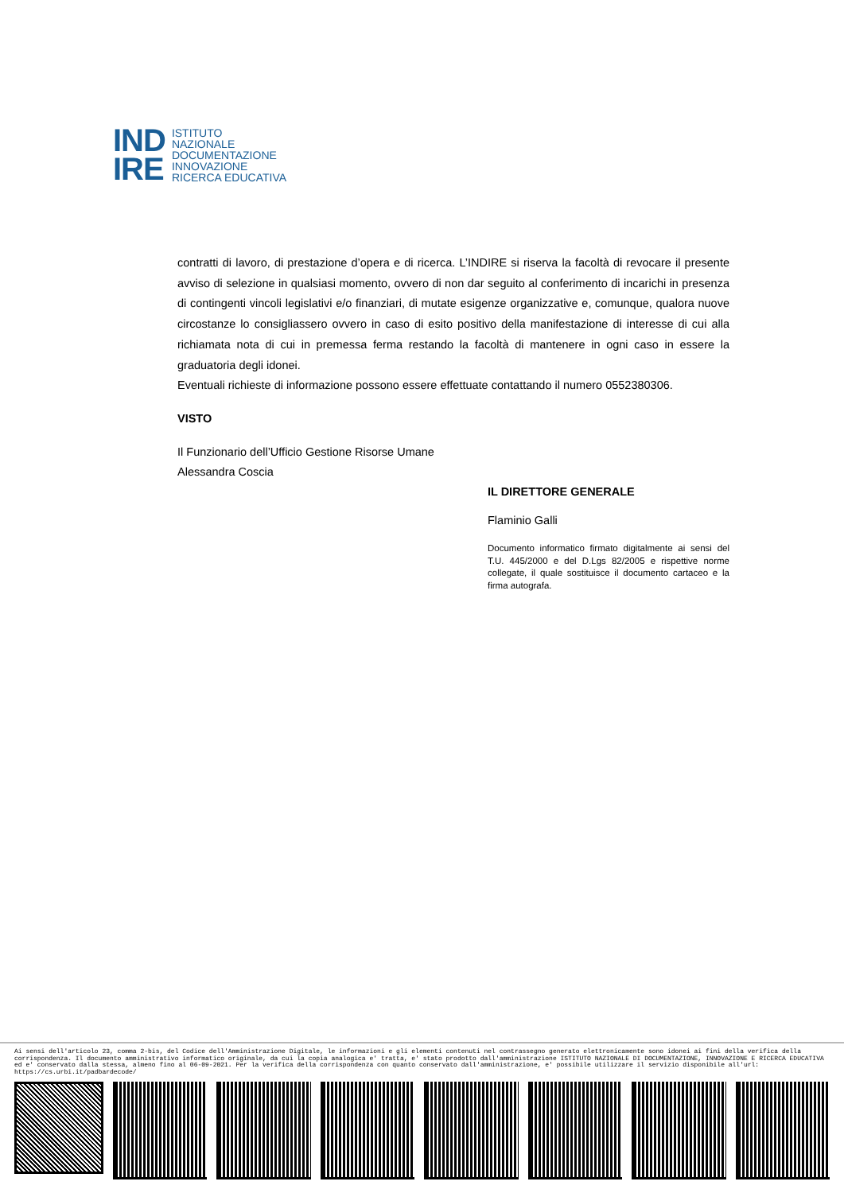IND
IRE
ISTITUTO
NAZIONALE
DOCUMENTAZIONE
INNOVAZIONE
RICERCA EDUCATIVA
contratti di lavoro, di prestazione d’opera e di ricerca. L’INDIRE si riserva la facoltà di revocare il presente avviso di selezione in qualsiasi momento, ovvero di non dar seguito al conferimento di incarichi in presenza di contingenti vincoli legislativi e/o finanziari, di mutate esigenze organizzative e, comunque, qualora nuove circostanze lo consigliassero ovvero in caso di esito positivo della manifestazione di interesse di cui alla richiamata nota di cui in premessa ferma restando la facoltà di mantenere in ogni caso in essere la graduatoria degli idonei.
Eventuali richieste di informazione possono essere effettuate contattando il numero 0552380306.
VISTO
Il Funzionario dell’Ufficio Gestione Risorse Umane
Alessandra Coscia
IL DIRETTORE GENERALE
Flaminio Galli
Documento informatico firmato digitalmente ai sensi del T.U. 445/2000 e del D.Lgs 82/2005 e rispettive norme collegate, il quale sostituisce il documento cartaceo e la firma autografa.
Ai sensi dell'articolo 23, comma 2-bis, del Codice dell'Amministrazione Digitale, le informazioni e gli elementi contenuti nel contrassegno generato elettronicamente sono idonei ai fini della verifica della corrispondenza. Il documento amministrativo informatico originale, da cui la copia analogica e' tratta, e' stato prodotto dall'amministrazione ISTITUTO NAZIONALE DI DOCUMENTAZIONE, INNOVAZIONE E RICERCA EDUCATIVA ed e' conservato dalla stessa, almeno fino al 06-09-2021. Per la verifica della corrispondenza con quanto conservato dall'amministrazione, e' possibile utilizzare il servizio disponibile all'url: https://cs.urbi.it/padbardecode/